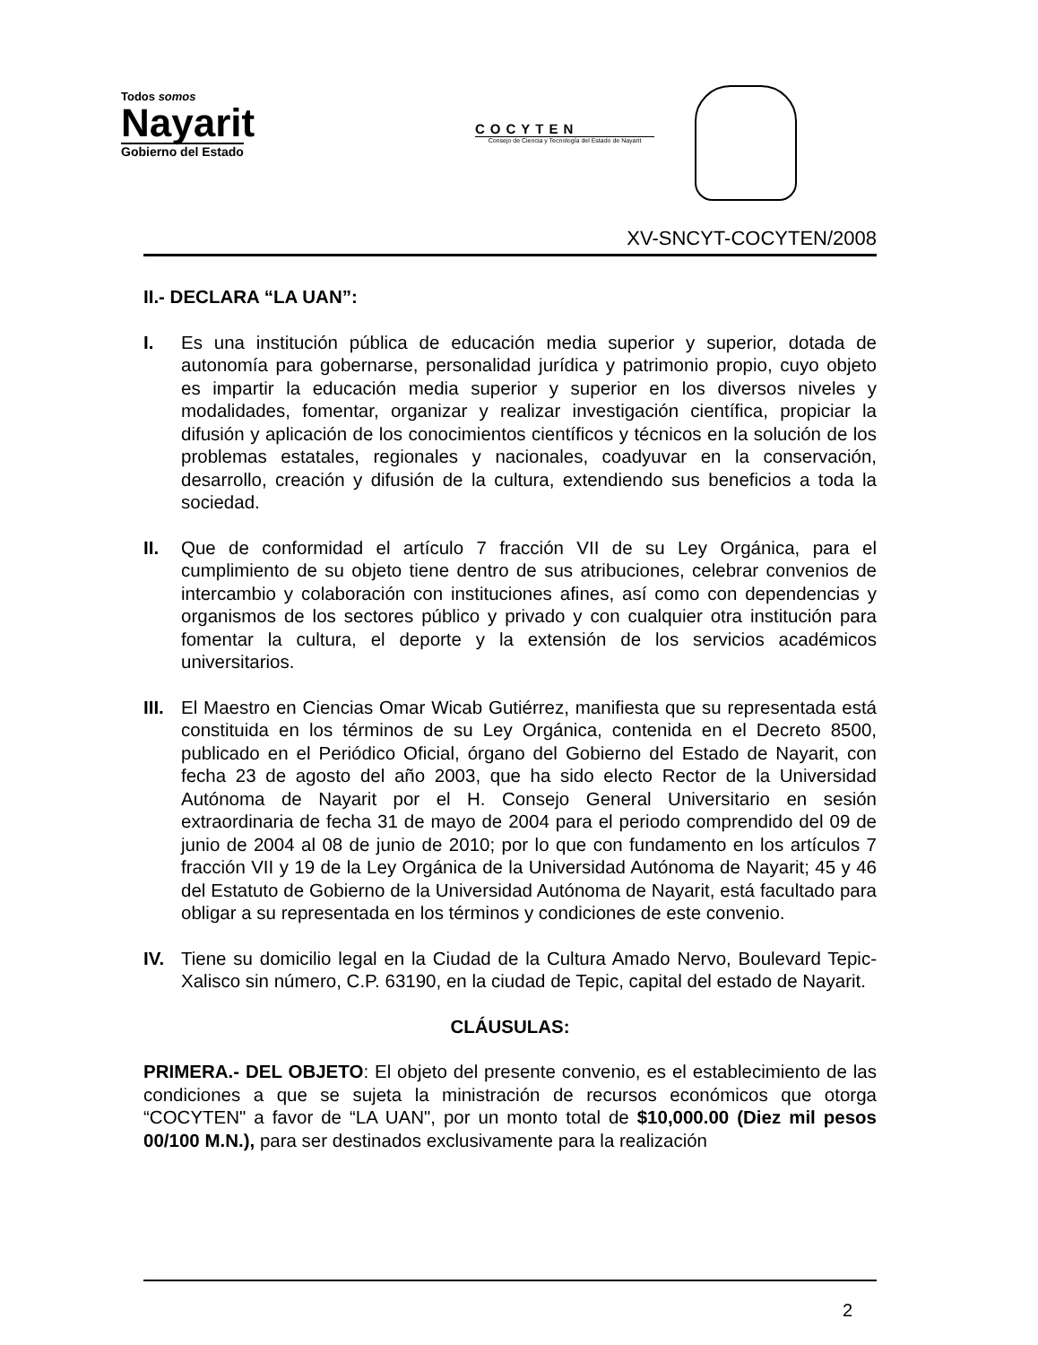Todos somos
Nayarit
Gobierno del Estado
COCYTEN
Consejo de Ciencia y Tecnología del Estado de Nayarit
XV-SNCYT-COCYTEN/2008
II.- DECLARA “LA UAN”:
I. Es una institución pública de educación media superior y superior, dotada de autonomía para gobernarse, personalidad jurídica y patrimonio propio, cuyo objeto es impartir la educación media superior y superior en los diversos niveles y modalidades, fomentar, organizar y realizar investigación científica, propiciar la difusión y aplicación de los conocimientos científicos y técnicos en la solución de los problemas estatales, regionales y nacionales, coadyuvar en la conservación, desarrollo, creación y difusión de la cultura, extendiendo sus beneficios a toda la sociedad.
II. Que de conformidad el artículo 7 fracción VII de su Ley Orgánica, para el cumplimiento de su objeto tiene dentro de sus atribuciones, celebrar convenios de intercambio y colaboración con instituciones afines, así como con dependencias y organismos de los sectores público y privado y con cualquier otra institución para fomentar la cultura, el deporte y la extensión de los servicios académicos universitarios.
III. El Maestro en Ciencias Omar Wicab Gutiérrez, manifiesta que su representada está constituida en los términos de su Ley Orgánica, contenida en el Decreto 8500, publicado en el Periódico Oficial, órgano del Gobierno del Estado de Nayarit, con fecha 23 de agosto del año 2003, que ha sido electo Rector de la Universidad Autónoma de Nayarit por el H. Consejo General Universitario en sesión extraordinaria de fecha 31 de mayo de 2004 para el periodo comprendido del 09 de junio de 2004 al 08 de junio de 2010; por lo que con fundamento en los artículos 7 fracción VII y 19 de la Ley Orgánica de la Universidad Autónoma de Nayarit; 45 y 46 del Estatuto de Gobierno de la Universidad Autónoma de Nayarit, está facultado para obligar a su representada en los términos y condiciones de este convenio.
IV. Tiene su domicilio legal en la Ciudad de la Cultura Amado Nervo, Boulevard Tepic-Xalisco sin número, C.P. 63190, en la ciudad de Tepic, capital del estado de Nayarit.
CLÁUSULAS:
PRIMERA.- DEL OBJETO: El objeto del presente convenio, es el establecimiento de las condiciones a que se sujeta la ministración de recursos económicos que otorga “COCYTEN" a favor de “LA UAN", por un monto total de $10,000.00 (Diez mil pesos 00/100 M.N.), para ser destinados exclusivamente para la realización
2